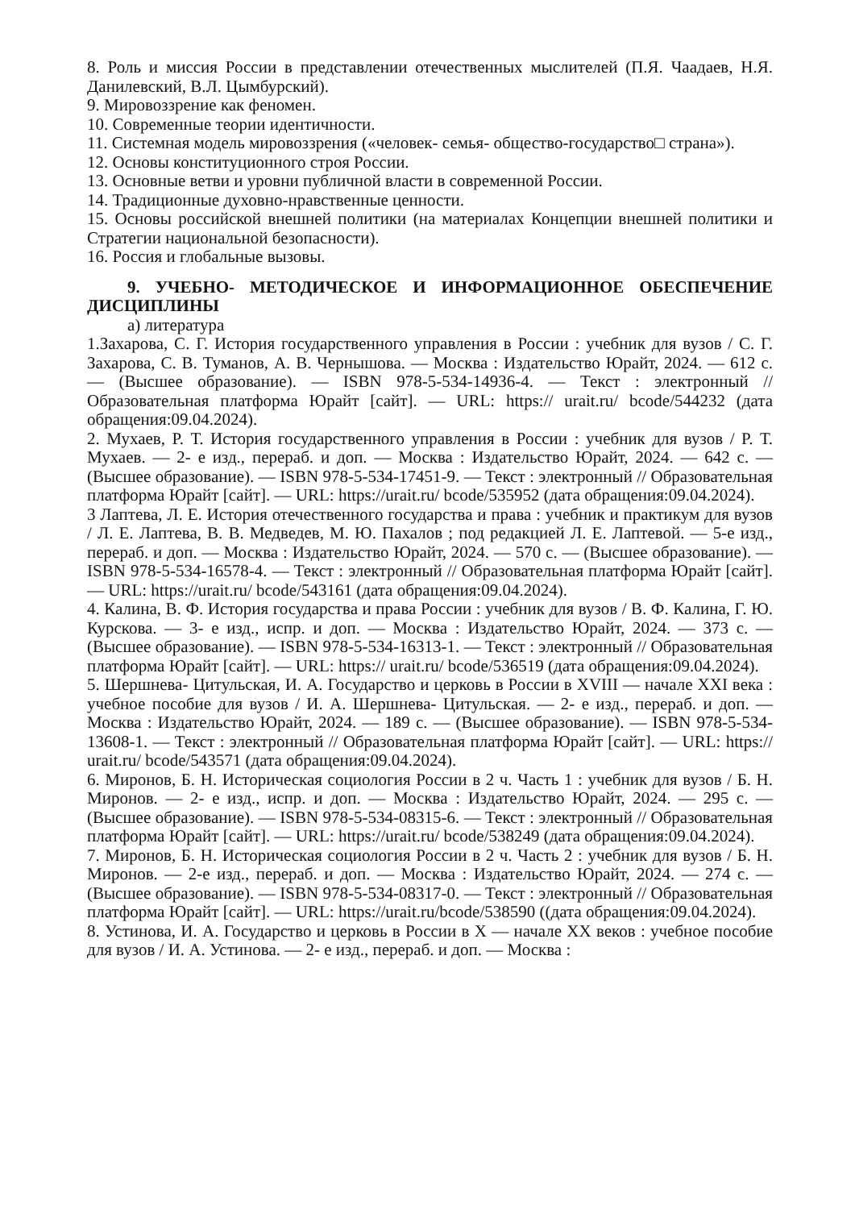8. Роль и миссия России в представлении отечественных мыслителей (П.Я. Чаадаев, Н.Я. Данилевский, В.Л. Цымбурский).
9. Мировоззрение как феномен.
10. Современные теории идентичности.
11. Системная модель мировоззрения («человек- семья- общество-государство□ страна»).
12. Основы конституционного строя России.
13. Основные ветви и уровни публичной власти в современной России.
14. Традиционные духовно-нравственные ценности.
15. Основы российской внешней политики (на материалах Концепции внешней политики и Стратегии национальной безопасности).
16. Россия и глобальные вызовы.
9. УЧЕБНО- МЕТОДИЧЕСКОЕ И ИНФОРМАЦИОННОЕ ОБЕСПЕЧЕНИЕ ДИСЦИПЛИНЫ
а) литература
1.Захарова, С. Г. История государственного управления в России : учебник для вузов / С. Г. Захарова, С. В. Туманов, А. В. Чернышова. — Москва : Издательство Юрайт, 2024. — 612 с. — (Высшее образование). — ISBN 978-5-534-14936-4. — Текст : электронный // Образовательная платформа Юрайт [сайт]. — URL: https:// urait.ru/ bcode/544232 (дата обращения:09.04.2024).
2. Мухаев, Р. Т. История государственного управления в России : учебник для вузов / Р. Т. Мухаев. — 2- е изд., перераб. и доп. — Москва : Издательство Юрайт, 2024. — 642 с. — (Высшее образование). — ISBN 978-5-534-17451-9. — Текст : электронный // Образовательная платформа Юрайт [сайт]. — URL: https://urait.ru/ bcode/535952 (дата обращения:09.04.2024).
3 Лаптева, Л. Е. История отечественного государства и права : учебник и практикум для вузов / Л. Е. Лаптева, В. В. Медведев, М. Ю. Пахалов ; под редакцией Л. Е. Лаптевой. — 5-е изд., перераб. и доп. — Москва : Издательство Юрайт, 2024. — 570 с. — (Высшее образование). — ISBN 978-5-534-16578-4. — Текст : электронный // Образовательная платформа Юрайт [сайт]. — URL: https://urait.ru/ bcode/543161 (дата обращения:09.04.2024).
4. Калина, В. Ф. История государства и права России : учебник для вузов / В. Ф. Калина, Г. Ю. Курскова. — 3- е изд., испр. и доп. — Москва : Издательство Юрайт, 2024. — 373 с. — (Высшее образование). — ISBN 978-5-534-16313-1. — Текст : электронный // Образовательная платформа Юрайт [сайт]. — URL: https:// urait.ru/ bcode/536519 (дата обращения:09.04.2024).
5. Шершнева- Цитульская, И. А. Государство и церковь в России в XVIII — начале XXI века : учебное пособие для вузов / И. А. Шершнева- Цитульская. — 2- е изд., перераб. и доп. — Москва : Издательство Юрайт, 2024. — 189 с. — (Высшее образование). — ISBN 978-5-534-13608-1. — Текст : электронный // Образовательная платформа Юрайт [сайт]. — URL: https:// urait.ru/ bcode/543571 (дата обращения:09.04.2024).
6. Миронов, Б. Н. Историческая социология России в 2 ч. Часть 1 : учебник для вузов / Б. Н. Миронов. — 2- е изд., испр. и доп. — Москва : Издательство Юрайт, 2024. — 295 с. — (Высшее образование). — ISBN 978-5-534-08315-6. — Текст : электронный // Образовательная платформа Юрайт [сайт]. — URL: https://urait.ru/ bcode/538249 (дата обращения:09.04.2024).
7. Миронов, Б. Н. Историческая социология России в 2 ч. Часть 2 : учебник для вузов / Б. Н. Миронов. — 2-е изд., перераб. и доп. — Москва : Издательство Юрайт, 2024. — 274 с. — (Высшее образование). — ISBN 978-5-534-08317-0. — Текст : электронный // Образовательная платформа Юрайт [сайт]. — URL: https://urait.ru/bcode/538590 ((дата обращения:09.04.2024).
8. Устинова, И. А. Государство и церковь в России в X — начале XX веков : учебное пособие для вузов / И. А. Устинова. — 2- е изд., перераб. и доп. — Москва :